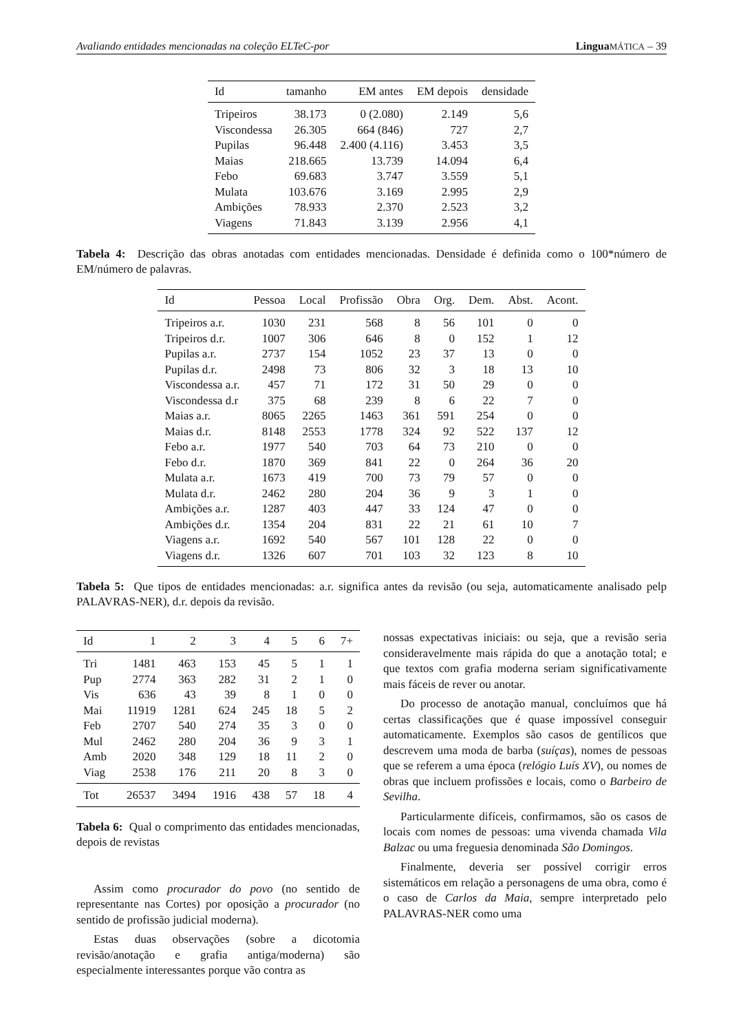Avaliando entidades mencionadas na coleção ELTeC-por Lingua MÁTICA – 39
| Id | tamanho | EM antes | EM depois | densidade |
| --- | --- | --- | --- | --- |
| Tripeiros | 38.173 | 0 (2.080) | 2.149 | 5,6 |
| Viscondessa | 26.305 | 664 (846) | 727 | 2,7 |
| Pupilas | 96.448 | 2.400 (4.116) | 3.453 | 3,5 |
| Maias | 218.665 | 13.739 | 14.094 | 6,4 |
| Febo | 69.683 | 3.747 | 3.559 | 5,1 |
| Mulata | 103.676 | 3.169 | 2.995 | 2,9 |
| Ambições | 78.933 | 2.370 | 2.523 | 3,2 |
| Viagens | 71.843 | 3.139 | 2.956 | 4,1 |
Tabela 4: Descrição das obras anotadas com entidades mencionadas. Densidade é definida como o 100*número de EM/número de palavras.
| Id | Pessoa | Local | Profissão | Obra | Org. | Dem. | Abst. | Acont. |
| --- | --- | --- | --- | --- | --- | --- | --- | --- |
| Tripeiros a.r. | 1030 | 231 | 568 | 8 | 56 | 101 | 0 | 0 |
| Tripeiros d.r. | 1007 | 306 | 646 | 8 | 0 | 152 | 1 | 12 |
| Pupilas a.r. | 2737 | 154 | 1052 | 23 | 37 | 13 | 0 | 0 |
| Pupilas d.r. | 2498 | 73 | 806 | 32 | 3 | 18 | 13 | 10 |
| Viscondessa a.r. | 457 | 71 | 172 | 31 | 50 | 29 | 0 | 0 |
| Viscondessa d.r | 375 | 68 | 239 | 8 | 6 | 22 | 7 | 0 |
| Maias a.r. | 8065 | 2265 | 1463 | 361 | 591 | 254 | 0 | 0 |
| Maias d.r. | 8148 | 2553 | 1778 | 324 | 92 | 522 | 137 | 12 |
| Febo a.r. | 1977 | 540 | 703 | 64 | 73 | 210 | 0 | 0 |
| Febo d.r. | 1870 | 369 | 841 | 22 | 0 | 264 | 36 | 20 |
| Mulata a.r. | 1673 | 419 | 700 | 73 | 79 | 57 | 0 | 0 |
| Mulata d.r. | 2462 | 280 | 204 | 36 | 9 | 3 | 1 | 0 |
| Ambições a.r. | 1287 | 403 | 447 | 33 | 124 | 47 | 0 | 0 |
| Ambições d.r. | 1354 | 204 | 831 | 22 | 21 | 61 | 10 | 7 |
| Viagens a.r. | 1692 | 540 | 567 | 101 | 128 | 22 | 0 | 0 |
| Viagens d.r. | 1326 | 607 | 701 | 103 | 32 | 123 | 8 | 10 |
Tabela 5: Que tipos de entidades mencionadas: a.r. significa antes da revisão (ou seja, automaticamente analisado pelp PALAVRAS-NER), d.r. depois da revisão.
| Id | 1 | 2 | 3 | 4 | 5 | 6 | 7+ |
| --- | --- | --- | --- | --- | --- | --- | --- |
| Tri | 1481 | 463 | 153 | 45 | 5 | 1 | 1 |
| Pup | 2774 | 363 | 282 | 31 | 2 | 1 | 0 |
| Vis | 636 | 43 | 39 | 8 | 1 | 0 | 0 |
| Mai | 11919 | 1281 | 624 | 245 | 18 | 5 | 2 |
| Feb | 2707 | 540 | 274 | 35 | 3 | 0 | 0 |
| Mul | 2462 | 280 | 204 | 36 | 9 | 3 | 1 |
| Amb | 2020 | 348 | 129 | 18 | 11 | 2 | 0 |
| Viag | 2538 | 176 | 211 | 20 | 8 | 3 | 0 |
| Tot | 26537 | 3494 | 1916 | 438 | 57 | 18 | 4 |
Tabela 6: Qual o comprimento das entidades mencionadas, depois de revistas
Assim como procurador do povo (no sentido de representante nas Cortes) por oposição a procurador (no sentido de profissão judicial moderna).
Estas duas observações (sobre a dicotomia revisão/anotação e grafia antiga/moderna) são especialmente interessantes porque vão contra as
nossas expectativas iniciais: ou seja, que a revisão seria consideravelmente mais rápida do que a anotação total; e que textos com grafia moderna seriam significativamente mais fáceis de rever ou anotar.
Do processo de anotação manual, concluímos que há certas classificações que é quase impossível conseguir automaticamente. Exemplos são casos de gentílicos que descrevem uma moda de barba (suíças), nomes de pessoas que se referem a uma época (relógio Luís XV), ou nomes de obras que incluem profissões e locais, como o Barbeiro de Sevilha.
Particularmente difíceis, confirmamos, são os casos de locais com nomes de pessoas: uma vivenda chamada Vila Balzac ou uma freguesia denominada São Domingos.
Finalmente, deveria ser possível corrigir erros sistemáticos em relação a personagens de uma obra, como é o caso de Carlos da Maia, sempre interpretado pelo PALAVRAS-NER como uma